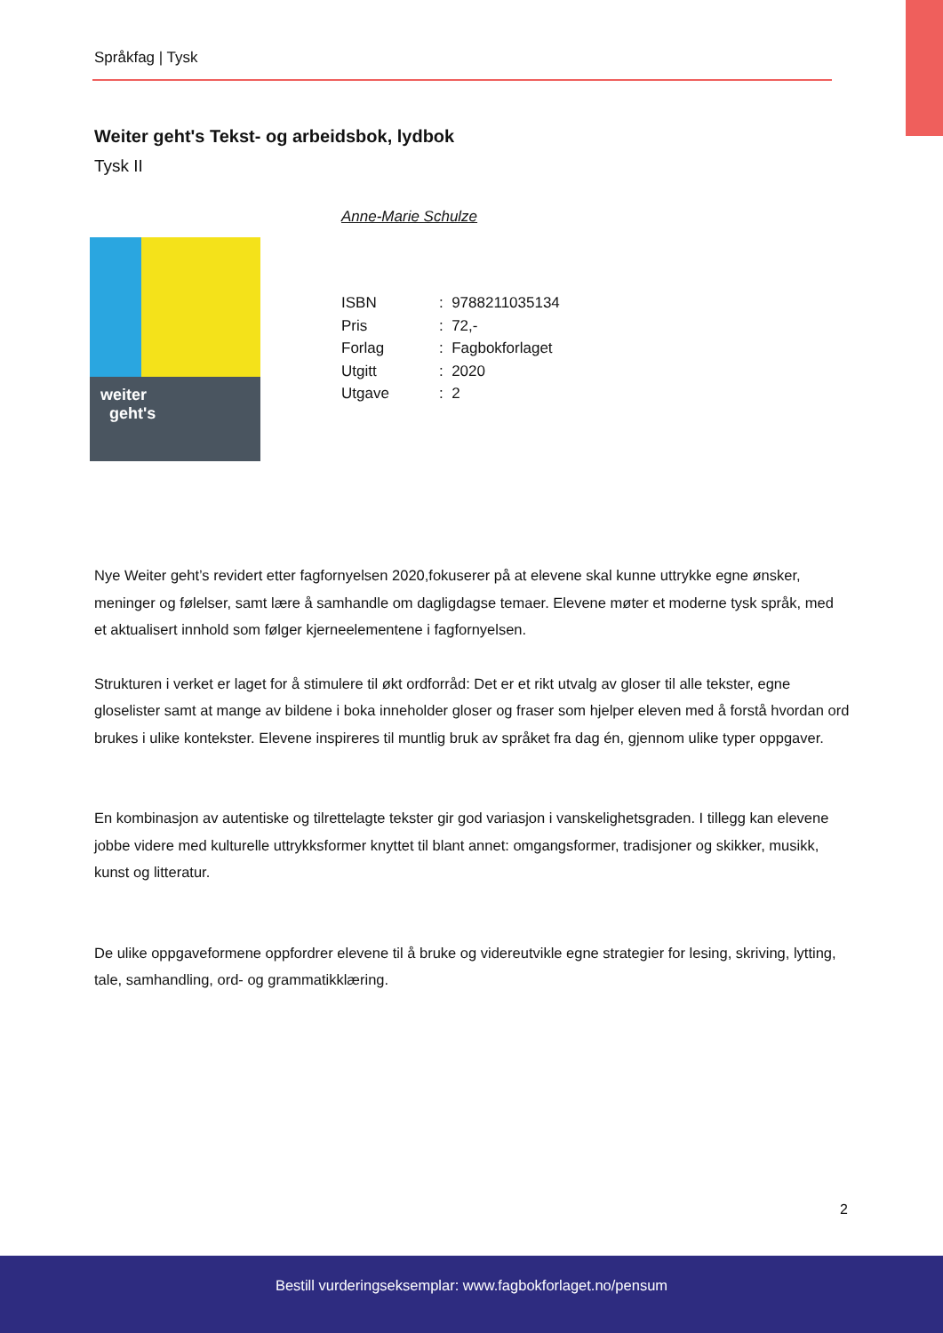Språkfag | Tysk
Weiter geht's Tekst- og arbeidsbok, lydbok
Tysk II
Anne-Marie Schulze
weiter
geht's
ISBN: 9788211035134
Pris: 72,-
Forlag: Fagbokforlaget
Utgitt: 2020
Utgave: 2
Nye Weiter geht’s revidert etter fagfornyelsen 2020,fokuserer på at elevene skal kunne uttrykke egne ønsker, meninger og følelser, samt lære å samhandle om dagligdagse temaer. Elevene møter et moderne tysk språk, med et aktualisert innhold som følger kjerneelementene i fagfornyelsen.
Strukturen i verket er laget for å stimulere til økt ordforråd: Det er et rikt utvalg av gloser til alle tekster, egne gloselister samt at mange av bildene i boka inneholder gloser og fraser som hjelper eleven med å forstå hvordan ord brukes i ulike kontekster. Elevene inspireres til muntlig bruk av språket fra dag én, gjennom ulike typer oppgaver.
En kombinasjon av autentiske og tilrettelagte tekster gir god variasjon i vanskelighetsgraden. I tillegg kan elevene jobbe videre med kulturelle uttrykksformer knyttet til blant annet: omgangsformer, tradisjoner og skikker, musikk, kunst og litteratur.
De ulike oppgaveformene oppfordrer elevene til å bruke og videreutvikle egne strategier for lesing, skriving, lytting, tale, samhandling, ord- og grammatikklæring.
2
Bestill vurderingseksemplar: www.fagbokforlaget.no/pensum